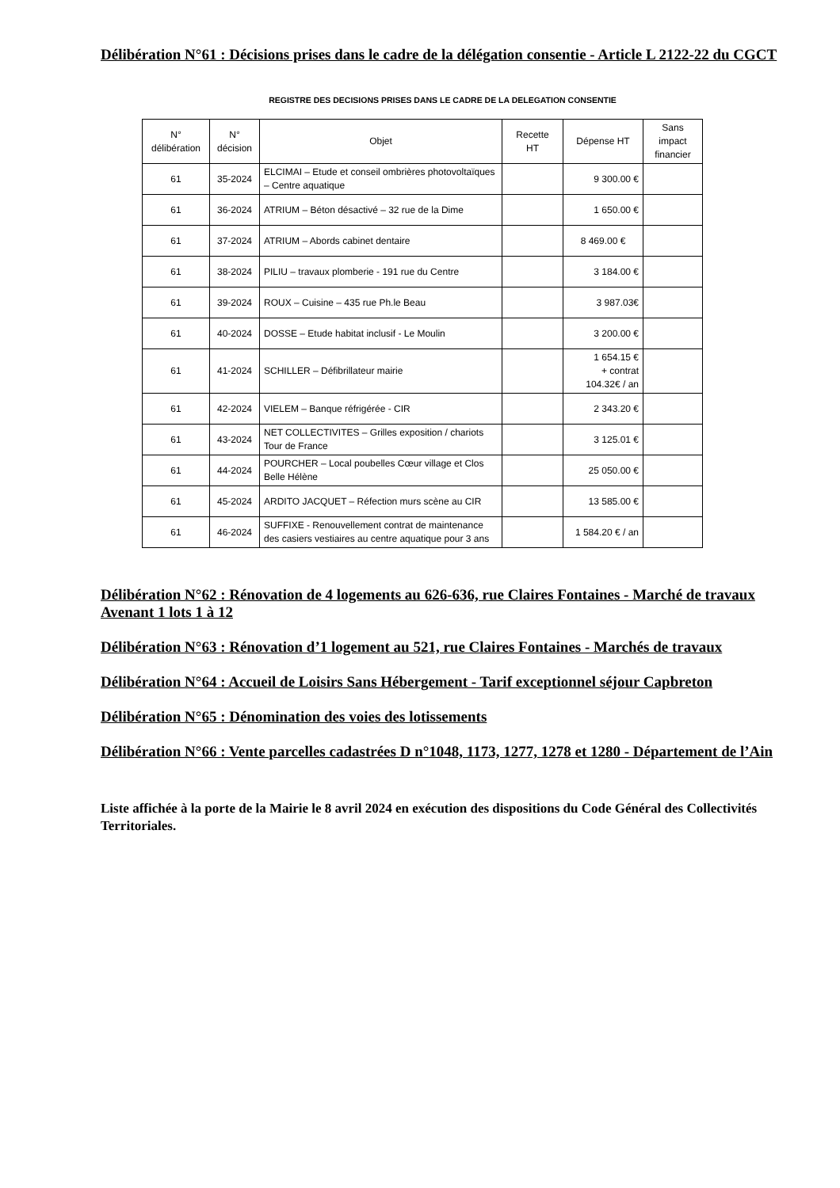Délibération N°61 : Décisions prises dans le cadre de la délégation consentie - Article L 2122-22 du CGCT
REGISTRE DES DECISIONS PRISES DANS LE CADRE DE LA DELEGATION CONSENTIE
| N° délibération | N° décision | Objet | Recette HT | Dépense HT | Sans impact financier |
| --- | --- | --- | --- | --- | --- |
| 61 | 35-2024 | ELCIMAI – Etude et conseil ombrières photovoltaïques – Centre aquatique | | 9 300.00 € | |
| 61 | 36-2024 | ATRIUM – Béton désactivé – 32 rue de la Dime | | 1 650.00 € | |
| 61 | 37-2024 | ATRIUM – Abords cabinet dentaire | | 8 469.00 € | |
| 61 | 38-2024 | PILIU – travaux plomberie - 191 rue du Centre | | 3 184.00 € | |
| 61 | 39-2024 | ROUX – Cuisine – 435 rue Ph.le Beau | | 3 987.03€ | |
| 61 | 40-2024 | DOSSE – Etude habitat inclusif - Le Moulin | | 3 200.00 € | |
| 61 | 41-2024 | SCHILLER – Défibrillateur mairie | | 1 654.15 € + contrat 104.32€ / an | |
| 61 | 42-2024 | VIELEM – Banque réfrigérée - CIR | | 2 343.20 € | |
| 61 | 43-2024 | NET COLLECTIVITES – Grilles exposition / chariots Tour de France | | 3 125.01 € | |
| 61 | 44-2024 | POURCHER – Local poubelles Cœur village et Clos Belle Hélène | | 25 050.00 € | |
| 61 | 45-2024 | ARDITO JACQUET – Réfection murs scène au CIR | | 13 585.00 € | |
| 61 | 46-2024 | SUFFIXE - Renouvellement contrat de maintenance des casiers vestiaires au centre aquatique pour 3 ans | | 1 584.20 € / an | |
Délibération N°62 : Rénovation de 4 logements au 626-636, rue Claires Fontaines - Marché de travaux Avenant 1 lots 1 à 12
Délibération N°63 : Rénovation d’1 logement au 521, rue Claires Fontaines - Marchés de travaux
Délibération N°64 : Accueil de Loisirs Sans Hébergement - Tarif exceptionnel séjour Capbreton
Délibération N°65 : Dénomination des voies des lotissements
Délibération N°66 : Vente parcelles cadastrées D n°1048, 1173, 1277, 1278 et 1280 - Département de l’Ain
Liste affichée à la porte de la Mairie le 8 avril 2024 en exécution des dispositions du Code Général des Collectivités Territoriales.